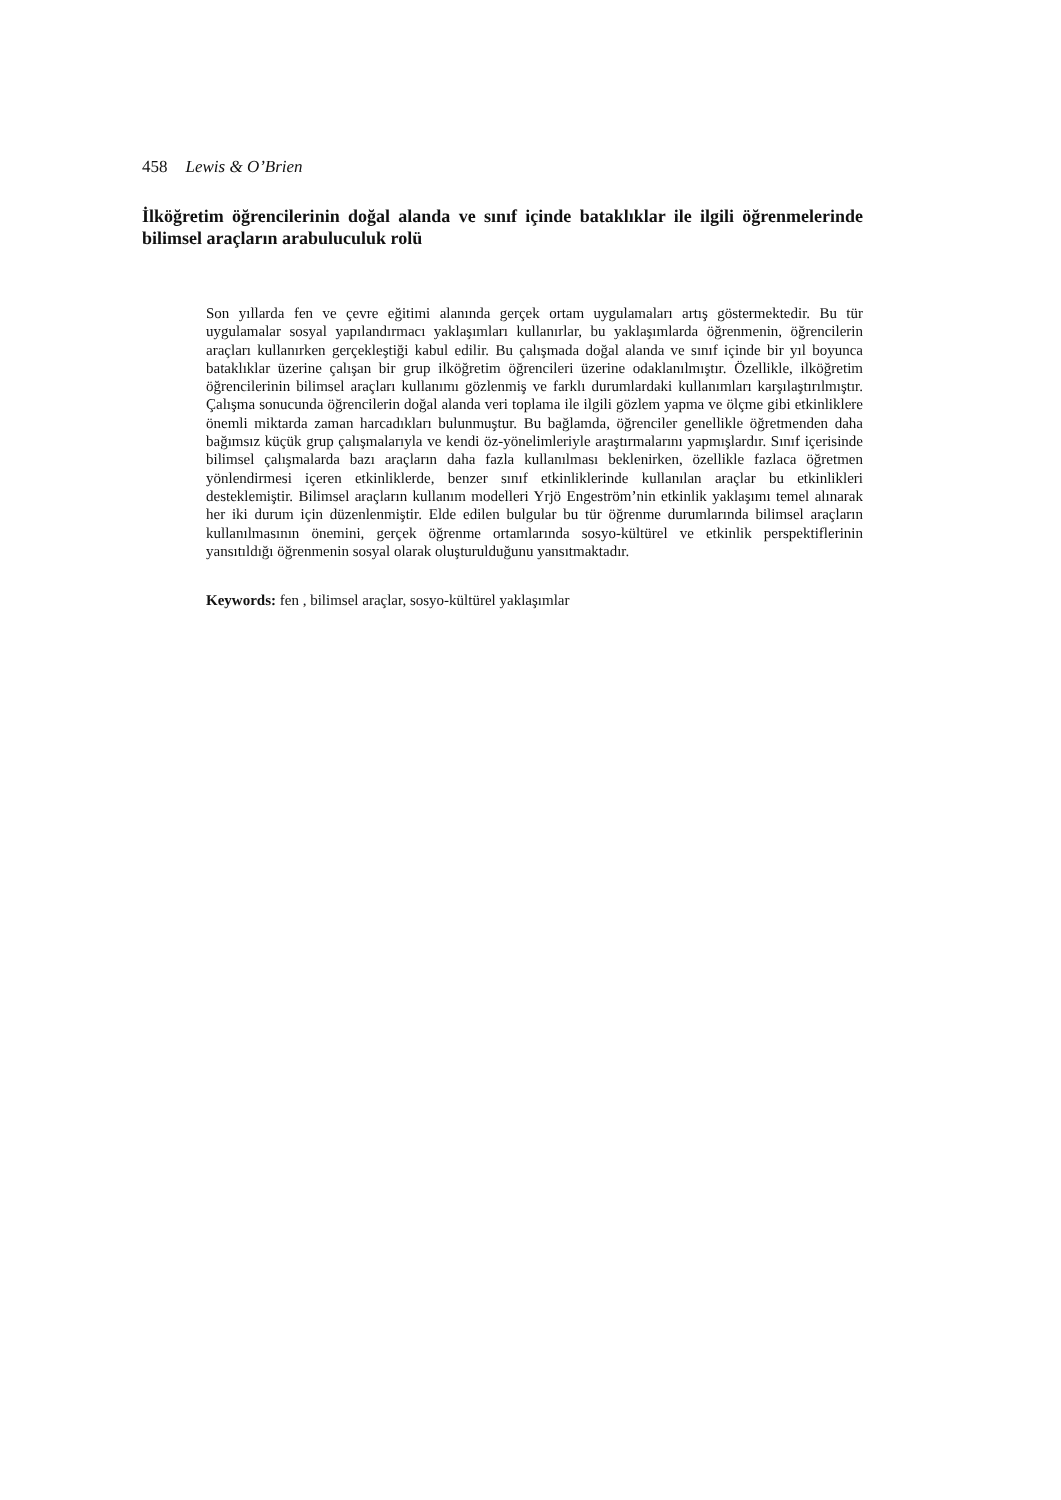458 Lewis & O’Brien
İlköğretim öğrencilerinin doğal alanda ve sınıf içinde bataklıklar ile ilgili öğrenmelerinde bilimsel araçların arabuluculuk rolü
Son yıllarda fen ve çevre eğitimi alanında gerçek ortam uygulamaları artış göstermektedir. Bu tür uygulamalar sosyal yapılandırmacı yaklaşımları kullanırlar, bu yaklaşımlarda öğrenmenin, öğrencilerin araçları kullanırken gerçekleştiği kabul edilir. Bu çalışmada doğal alanda ve sınıf içinde bir yıl boyunca bataklıklar üzerine çalışan bir grup ilköğretim öğrencileri üzerine odaklanılmıştır. Özellikle, ilköğretim öğrencilerinin bilimsel araçları kullanımı gözlenmiş ve farklı durumlardaki kullanımları karşılaştırılmıştır. Çalışma sonucunda öğrencilerin doğal alanda veri toplama ile ilgili gözlem yapma ve ölçme gibi etkinliklere önemli miktarda zaman harcadıkları bulunmuştur. Bu bağlamda, öğrenciler genellikle öğretmenden daha bağımsız küçük grup çalışmalarıyla ve kendi öz-yönelimleriyle araştırmalarını yapmışlardır. Sınıf içerisinde bilimsel çalışmalarda bazı araçların daha fazla kullanılması beklenirken, özellikle fazlaca öğretmen yönlendirmesi içeren etkinliklerde, benzer sınıf etkinliklerinde kullanılan araçlar bu etkinlikleri desteklemiştir. Bilimsel araçların kullanım modelleri Yrjö Engeström’nin etkinlik yaklaşımı temel alınarak her iki durum için düzenlenmiştir. Elde edilen bulgular bu tür öğrenme durumlarında bilimsel araçların kullanılmasının önemini, gerçek öğrenme ortamlarında sosyo-kültürel ve etkinlik perspektiflerinin yansıtıldığı öğrenmenin sosyal olarak oluşturulduğunu yansıtmaktadır.
Keywords: fen , bilimsel araçlar, sosyo-kültürel yaklaşımlar